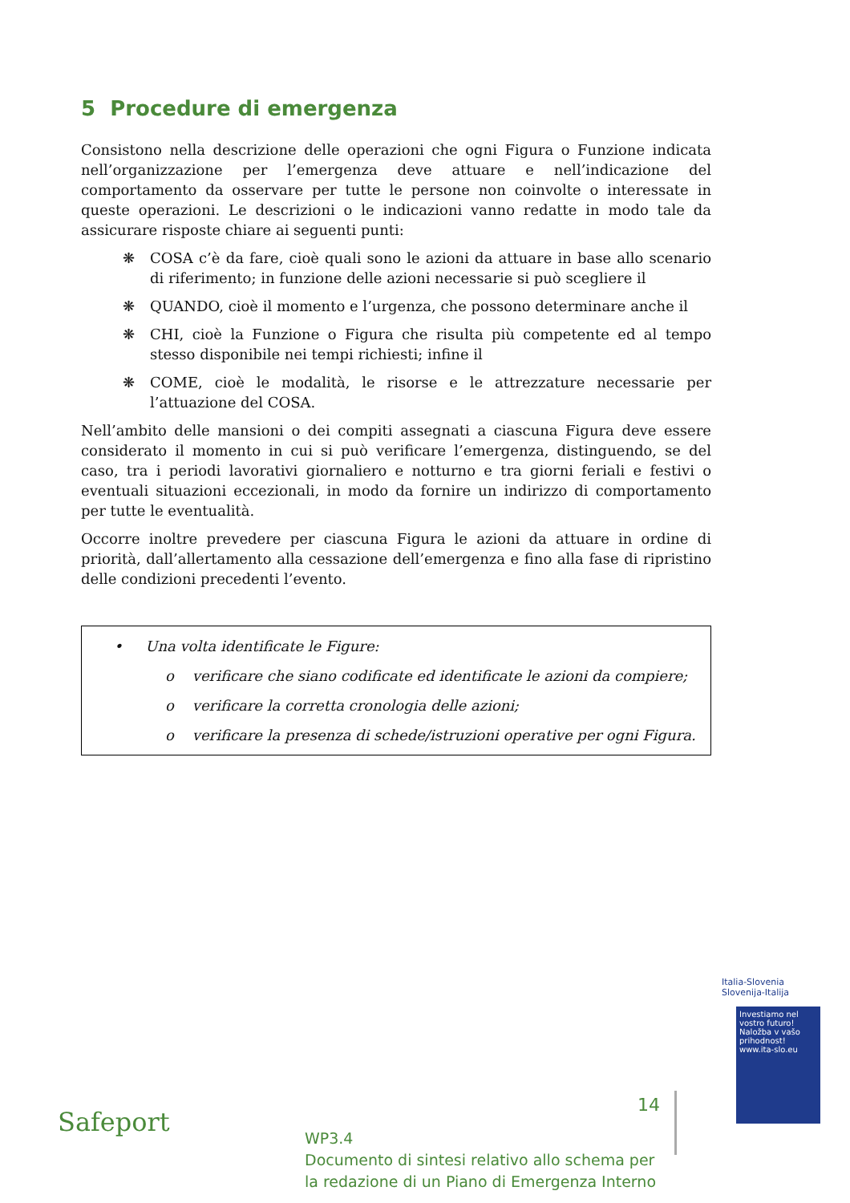5 Procedure di emergenza
Consistono nella descrizione delle operazioni che ogni Figura o Funzione indicata nell’organizzazione per l’emergenza deve attuare e nell’indicazione del comportamento da osservare per tutte le persone non coinvolte o interessate in queste operazioni. Le descrizioni o le indicazioni vanno redatte in modo tale da assicurare risposte chiare ai seguenti punti:
❋ COSA c’è da fare, cioè quali sono le azioni da attuare in base allo scenario di riferimento; in funzione delle azioni necessarie si può scegliere il
❋ QUANDO, cioè il momento e l’urgenza, che possono determinare anche il
❋ CHI, cioè la Funzione o Figura che risulta più competente ed al tempo stesso disponibile nei tempi richiesti; infine il
❋ COME, cioè le modalità, le risorse e le attrezzature necessarie per l’attuazione del COSA.
Nell’ambito delle mansioni o dei compiti assegnati a ciascuna Figura deve essere considerato il momento in cui si può verificare l’emergenza, distinguendo, se del caso, tra i periodi lavorativi giornaliero e notturno e tra giorni feriali e festivi o eventuali situazioni eccezionali, in modo da fornire un indirizzo di comportamento per tutte le eventualità.
Occorre inoltre prevedere per ciascuna Figura le azioni da attuare in ordine di priorità, dall’allertamento alla cessazione dell’emergenza e fino alla fase di ripristino delle condizioni precedenti l’evento.
• Una volta identificate le Figure:
o verificare che siano codificate ed identificate le azioni da compiere;
o verificare la corretta cronologia delle azioni;
o verificare la presenza di schede/istruzioni operative per ogni Figura.
Safeport
14
WP3.4
Documento di sintesi relativo allo schema per
la redazione di un Piano di Emergenza Interno
Investiamo nel vostro futuro!
Naložba v vašo prihodnost!
www.ita-slo.eu
Italia-Slovenia
Slovenija-Italija